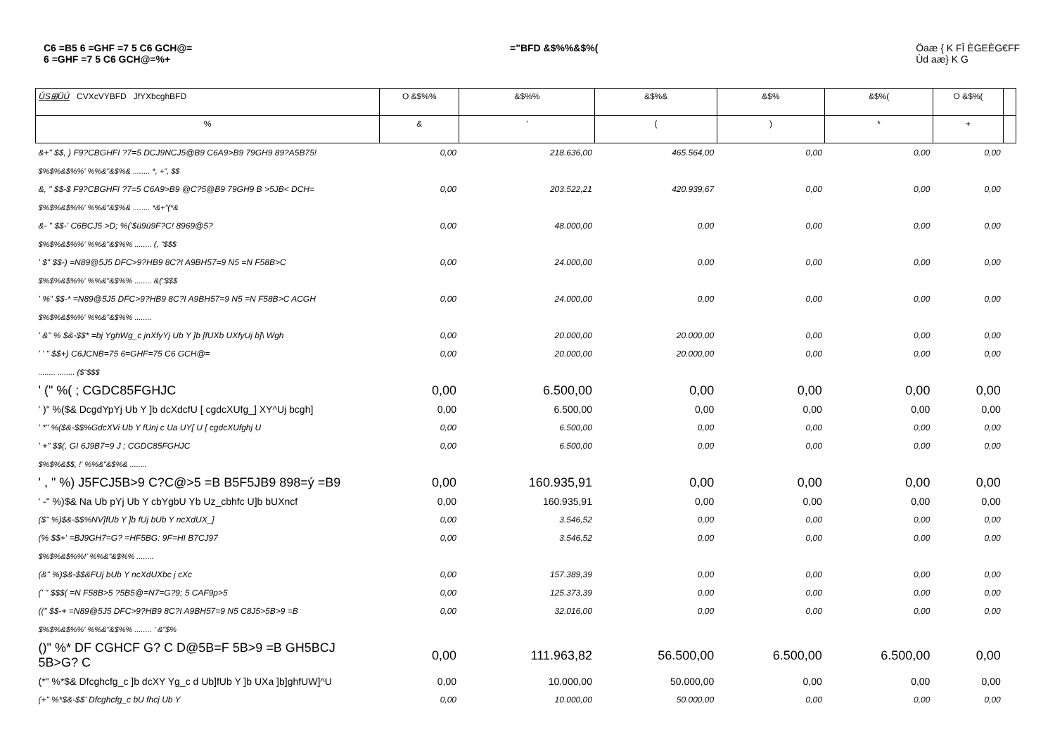C6 =B5 6 =GHF =7 5 C6 GCH@=
6 =GHF =7 5 C6 GCH@=%+
="BFD &$%%&$%( Öaæ { K FÎ ÈGEÈG€FF
Ùd aæ} K G
| ÚS⊞ÜÚ CVXcVYBFD JfYXbcghBFD | O &$%% | &$%% | &$%& | &$% | &$%( | O &$%( | |
| --- | --- | --- | --- | --- | --- | --- | --- |
| % | & | ' | ( | ) | * | + | |
| &+" $$, ) F9?CBGHFI ?7=5 DCJ9NCJ5@B9 C6A9>B9 79GH9 89?A5B75! | 0,00 | 218.636,00 | 465.564,00 | 0,00 | 0,00 | 0,00 | |
| $%$%&$%%' %%&"&$%& ........ *, +", $$ | | | | | | | |
| &, " $$-$ F9?CBGHFI ?7=5 C6A9>B9 @C?5@B9 79GH9 B >5JB< DCH= | 0,00 | 203.522,21 | 420.939,67 | 0,00 | 0,00 | 0,00 | |
| $%$%&$%%' %%&"&$%& ........ *&+"(*& | | | | | | | |
| &- " $$-' C6BCJ5 >D; %('$ü9ü9F?C! 8969@5? | 0,00 | 48.000,00 | 0,00 | 0,00 | 0,00 | 0,00 | |
| $%$%&$%%' %%&"&$%% ........ (, "$$$ | | | | | | | |
| ' $" $$-) =N89@5J5 DFC>9?HB9 8C?I A9BH57=9 N5 =N F58B>C | 0,00 | 24.000,00 | 0,00 | 0,00 | 0,00 | 0,00 | |
| $%$%&$%%' %%&"&$%% ........ &("$$$ | | | | | | | |
| ' %" $$-* =N89@5J5 DFC>9?HB9 8C?I A9BH57=9 N5 =N F58B>C ACGH | 0,00 | 24.000,00 | 0,00 | 0,00 | 0,00 | 0,00 | |
| $%$%&$%%' %%&"&$%% ........ | | | | | | | |
| ' &" % $&-$$* =bj YghWg_c jnXfyYj Ub Y ]b [fUXb UXfyUj b]\ Wgh | 0,00 | 20.000,00 | 20.000,00 | 0,00 | 0,00 | 0,00 | |
| ' ' " $$+) C6JCNB=75 6=GHF=75 C6 GCH@= | 0,00 | 20.000,00 | 20.000,00 | 0,00 | 0,00 | 0,00 | |
| ........ ........ ($"$$$ | | | | | | | |
| ' (" %( ; CGDC85FGHJC | 0,00 | 6.500,00 | 0,00 | 0,00 | 0,00 | 0,00 | |
| ' )" %($& DcgdYpYj Ub Y ]b dcXdcfU [ cgdcXUfg_] XY^Uj bcgh] | 0,00 | 6.500,00 | 0,00 | 0,00 | 0,00 | 0,00 | |
| ' *" %($&-$$%GdcXVi Ub Y fUnj c Ua UY[ U [ cgdcXUfghj U | 0,00 | 6.500,00 | 0,00 | 0,00 | 0,00 | 0,00 | |
| ' +" $$(, GI 6J9B7=9 J ; CGDC85FGHJC | 0,00 | 6.500,00 | 0,00 | 0,00 | 0,00 | 0,00 | |
| $%$%&$$, !' %%&"&$%& ........ | | | | | | | |
| ' , " %) J5FCJ5B>9 C?C@>5 =B B5F5JB9 898=ý =B9 | 0,00 | 160.935,91 | 0,00 | 0,00 | 0,00 | 0,00 | |
| ' -" %)$& Na Ub pYj Ub Y cbYgbU Yb Uz_cbhfc U]b bUXncf | 0,00 | 160.935,91 | 0,00 | 0,00 | 0,00 | 0,00 | |
| ($" %)$&-$$%NV]fUb Y ]b fUj bUb Y ncXdUX_] | 0,00 | 3.546,52 | 0,00 | 0,00 | 0,00 | 0,00 | |
| (% $$+' =BJ9GH7=G? =HF5BG: 9F=HI B7CJ97 | 0,00 | 3.546,52 | 0,00 | 0,00 | 0,00 | 0,00 | |
| $%$%&$%%!' %%&"&$%% ........ | | | | | | | |
| (&" %)$&-$$&FUj bUb Y ncXdUXbc j cXc | 0,00 | 157.389,39 | 0,00 | 0,00 | 0,00 | 0,00 | |
| (' " $$$( =N F58B>5 ?5B5@=N7=G?9; 5 CAF9p>5 | 0,00 | 125.373,39 | 0,00 | 0,00 | 0,00 | 0,00 | |
| ((" $$-+ =N89@5J5 DFC>9?HB9 8C?I A9BH57=9 N5 C8J5>5B>9 =B | 0,00 | 32.016,00 | 0,00 | 0,00 | 0,00 | 0,00 | |
| $%$%&$%%' %%&"&$%% ........ ' &"$% | | | | | | | |
| ()" %* DF CGHCF G? C D@5B=F 5B>9 =B GH5BCJ 5B>G? C | 0,00 | 111.963,82 | 56.500,00 | 6.500,00 | 6.500,00 | 0,00 | |
| (*" %*$& Dfcghcfg_c ]b dcXY Yg_c d Ub]fUb Y ]b UXa ]b]ghfUW]^U | 0,00 | 10.000,00 | 50.000,00 | 0,00 | 0,00 | 0,00 | |
| (+" %*$&-$$' Dfcghcfg_c bU fhcj Ub Y | 0,00 | 10.000,00 | 50.000,00 | 0,00 | 0,00 | 0,00 | |